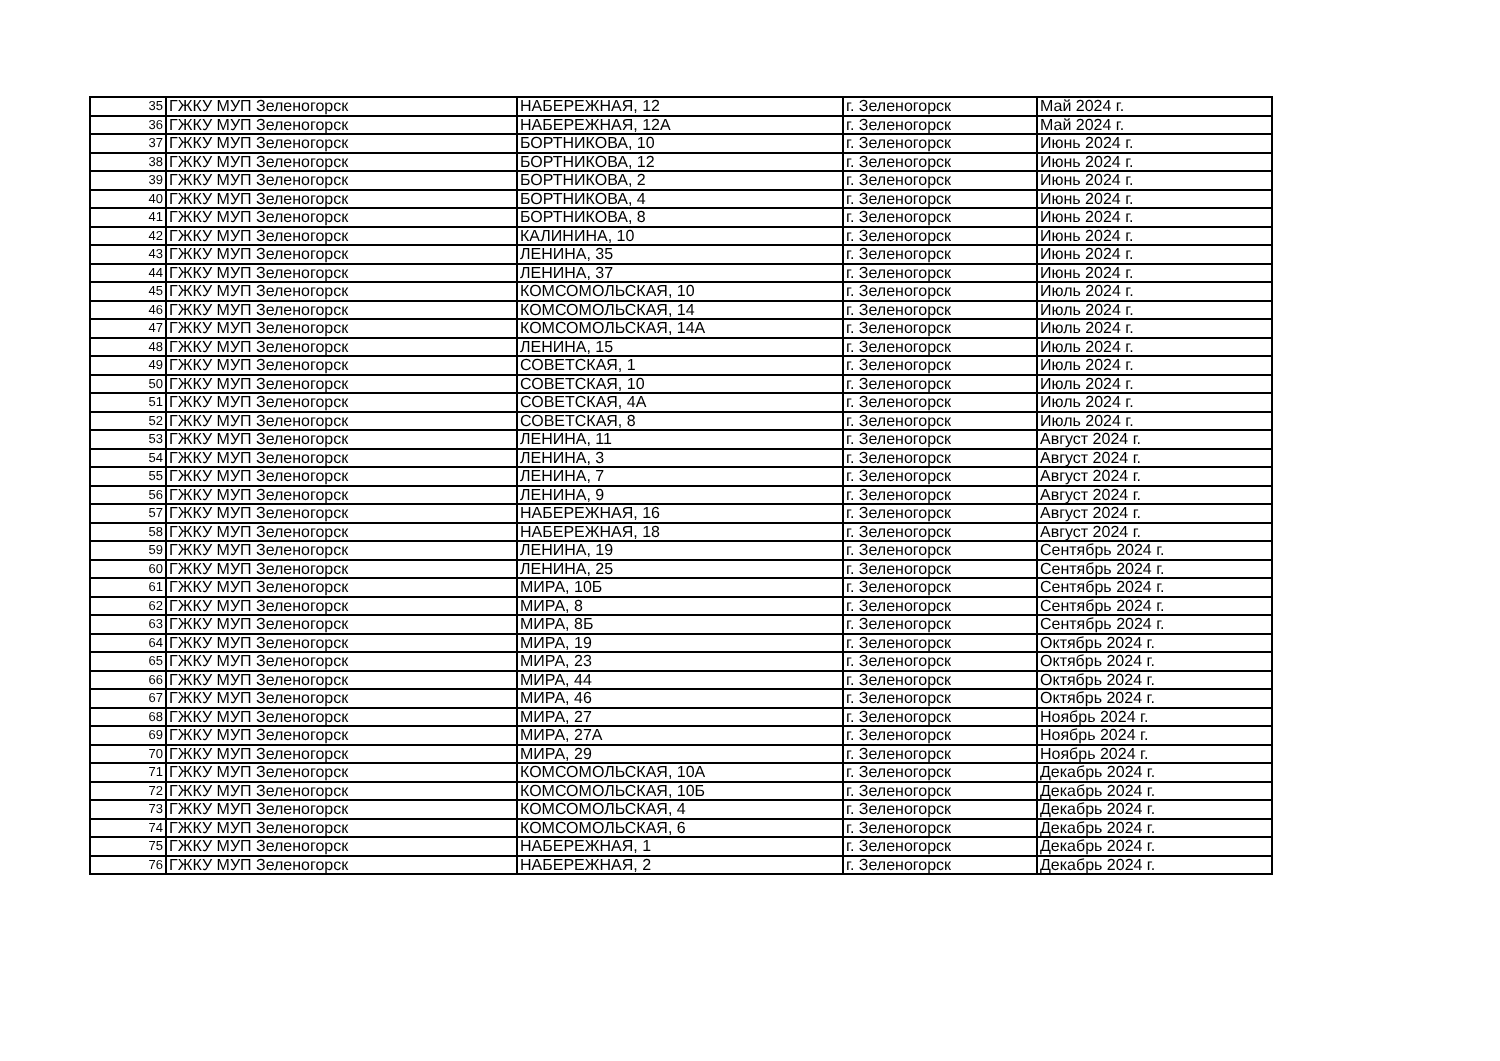| 35 | ГЖКУ МУП Зеленогорск | НАБЕРЕЖНАЯ, 12 | г. Зеленогорск | Май 2024 г. |
| 36 | ГЖКУ МУП Зеленогорск | НАБЕРЕЖНАЯ, 12А | г. Зеленогорск | Май 2024 г. |
| 37 | ГЖКУ МУП Зеленогорск | БОРТНИКОВА, 10 | г. Зеленогорск | Июнь 2024 г. |
| 38 | ГЖКУ МУП Зеленогорск | БОРТНИКОВА, 12 | г. Зеленогорск | Июнь 2024 г. |
| 39 | ГЖКУ МУП Зеленогорск | БОРТНИКОВА, 2 | г. Зеленогорск | Июнь 2024 г. |
| 40 | ГЖКУ МУП Зеленогорск | БОРТНИКОВА, 4 | г. Зеленогорск | Июнь 2024 г. |
| 41 | ГЖКУ МУП Зеленогорск | БОРТНИКОВА, 8 | г. Зеленогорск | Июнь 2024 г. |
| 42 | ГЖКУ МУП Зеленогорск | КАЛИНИНА, 10 | г. Зеленогорск | Июнь 2024 г. |
| 43 | ГЖКУ МУП Зеленогорск | ЛЕНИНА, 35 | г. Зеленогорск | Июнь 2024 г. |
| 44 | ГЖКУ МУП Зеленогорск | ЛЕНИНА, 37 | г. Зеленогорск | Июнь 2024 г. |
| 45 | ГЖКУ МУП Зеленогорск | КОМСОМОЛЬСКАЯ, 10 | г. Зеленогорск | Июль 2024 г. |
| 46 | ГЖКУ МУП Зеленогорск | КОМСОМОЛЬСКАЯ, 14 | г. Зеленогорск | Июль 2024 г. |
| 47 | ГЖКУ МУП Зеленогорск | КОМСОМОЛЬСКАЯ, 14А | г. Зеленогорск | Июль 2024 г. |
| 48 | ГЖКУ МУП Зеленогорск | ЛЕНИНА, 15 | г. Зеленогорск | Июль 2024 г. |
| 49 | ГЖКУ МУП Зеленогорск | СОВЕТСКАЯ, 1 | г. Зеленогорск | Июль 2024 г. |
| 50 | ГЖКУ МУП Зеленогорск | СОВЕТСКАЯ, 10 | г. Зеленогорск | Июль 2024 г. |
| 51 | ГЖКУ МУП Зеленогорск | СОВЕТСКАЯ, 4А | г. Зеленогорск | Июль 2024 г. |
| 52 | ГЖКУ МУП Зеленогорск | СОВЕТСКАЯ, 8 | г. Зеленогорск | Июль 2024 г. |
| 53 | ГЖКУ МУП Зеленогорск | ЛЕНИНА, 11 | г. Зеленогорск | Август 2024 г. |
| 54 | ГЖКУ МУП Зеленогорск | ЛЕНИНА, 3 | г. Зеленогорск | Август 2024 г. |
| 55 | ГЖКУ МУП Зеленогорск | ЛЕНИНА, 7 | г. Зеленогорск | Август 2024 г. |
| 56 | ГЖКУ МУП Зеленогорск | ЛЕНИНА, 9 | г. Зеленогорск | Август 2024 г. |
| 57 | ГЖКУ МУП Зеленогорск | НАБЕРЕЖНАЯ, 16 | г. Зеленогорск | Август 2024 г. |
| 58 | ГЖКУ МУП Зеленогорск | НАБЕРЕЖНАЯ, 18 | г. Зеленогорск | Август 2024 г. |
| 59 | ГЖКУ МУП Зеленогорск | ЛЕНИНА, 19 | г. Зеленогорск | Сентябрь 2024 г. |
| 60 | ГЖКУ МУП Зеленогорск | ЛЕНИНА, 25 | г. Зеленогорск | Сентябрь 2024 г. |
| 61 | ГЖКУ МУП Зеленогорск | МИРА, 10Б | г. Зеленогорск | Сентябрь 2024 г. |
| 62 | ГЖКУ МУП Зеленогорск | МИРА, 8 | г. Зеленогорск | Сентябрь 2024 г. |
| 63 | ГЖКУ МУП Зеленогорск | МИРА, 8Б | г. Зеленогорск | Сентябрь 2024 г. |
| 64 | ГЖКУ МУП Зеленогорск | МИРА, 19 | г. Зеленогорск | Октябрь 2024 г. |
| 65 | ГЖКУ МУП Зеленогорск | МИРА, 23 | г. Зеленогорск | Октябрь 2024 г. |
| 66 | ГЖКУ МУП Зеленогорск | МИРА, 44 | г. Зеленогорск | Октябрь 2024 г. |
| 67 | ГЖКУ МУП Зеленогорск | МИРА, 46 | г. Зеленогорск | Октябрь 2024 г. |
| 68 | ГЖКУ МУП Зеленогорск | МИРА, 27 | г. Зеленогорск | Ноябрь 2024 г. |
| 69 | ГЖКУ МУП Зеленогорск | МИРА, 27А | г. Зеленогорск | Ноябрь 2024 г. |
| 70 | ГЖКУ МУП Зеленогорск | МИРА, 29 | г. Зеленогорск | Ноябрь 2024 г. |
| 71 | ГЖКУ МУП Зеленогорск | КОМСОМОЛЬСКАЯ, 10А | г. Зеленогорск | Декабрь 2024 г. |
| 72 | ГЖКУ МУП Зеленогорск | КОМСОМОЛЬСКАЯ, 10Б | г. Зеленогорск | Декабрь 2024 г. |
| 73 | ГЖКУ МУП Зеленогорск | КОМСОМОЛЬСКАЯ, 4 | г. Зеленогорск | Декабрь 2024 г. |
| 74 | ГЖКУ МУП Зеленогорск | КОМСОМОЛЬСКАЯ, 6 | г. Зеленогорск | Декабрь 2024 г. |
| 75 | ГЖКУ МУП Зеленогорск | НАБЕРЕЖНАЯ, 1 | г. Зеленогорск | Декабрь 2024 г. |
| 76 | ГЖКУ МУП Зеленогорск | НАБЕРЕЖНАЯ, 2 | г. Зеленогорск | Декабрь 2024 г. |